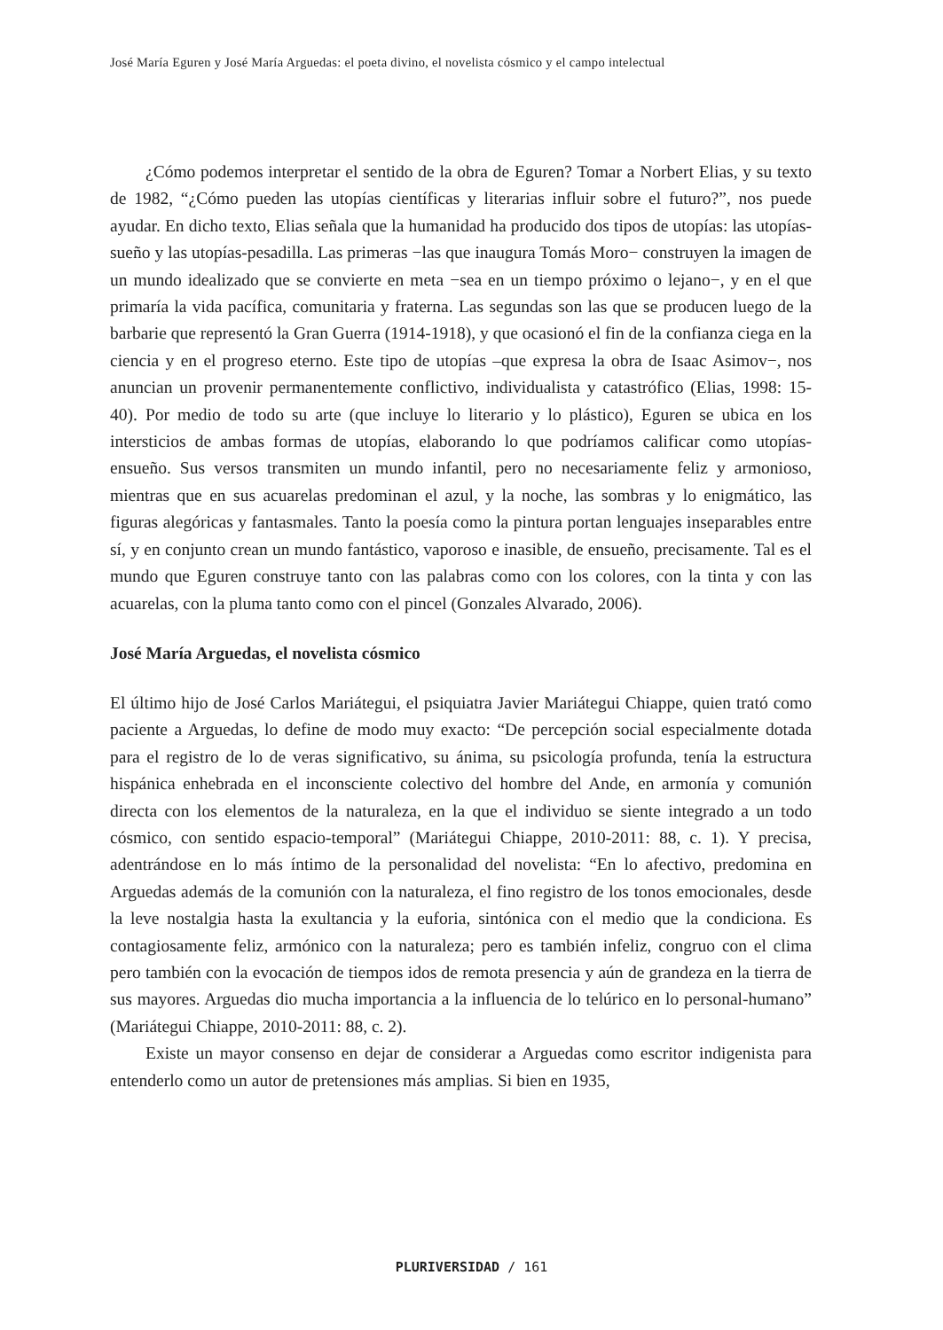José María Eguren y José María Arguedas: el poeta divino, el novelista cósmico y el campo intelectual
¿Cómo podemos interpretar el sentido de la obra de Eguren? Tomar a Norbert Elias, y su texto de 1982, “¿Cómo pueden las utopías científicas y literarias influir sobre el futuro?”, nos puede ayudar. En dicho texto, Elias señala que la humanidad ha producido dos tipos de utopías: las utopías-sueño y las utopías-pesadilla. Las primeras −las que inaugura Tomás Moro− construyen la imagen de un mundo idealizado que se convierte en meta −sea en un tiempo próximo o lejano−, y en el que primaría la vida pacífica, comunitaria y fraterna. Las segundas son las que se producen luego de la barbarie que representó la Gran Guerra (1914-1918), y que ocasionó el fin de la confianza ciega en la ciencia y en el progreso eterno. Este tipo de utopías –que expresa la obra de Isaac Asimov−, nos anuncian un provenir permanentemente conflictivo, individualista y catastrófico (Elias, 1998: 15-40). Por medio de todo su arte (que incluye lo literario y lo plástico), Eguren se ubica en los intersticios de ambas formas de utopías, elaborando lo que podríamos calificar como utopías-ensueño. Sus versos transmiten un mundo infantil, pero no necesariamente feliz y armonioso, mientras que en sus acuarelas predominan el azul, y la noche, las sombras y lo enigmático, las figuras alegóricas y fantasmales. Tanto la poesía como la pintura portan lenguajes inseparables entre sí, y en conjunto crean un mundo fantástico, vaporoso e inasible, de ensueño, precisamente. Tal es el mundo que Eguren construye tanto con las palabras como con los colores, con la tinta y con las acuarelas, con la pluma tanto como con el pincel (Gonzales Alvarado, 2006).
José María Arguedas, el novelista cósmico
El último hijo de José Carlos Mariátegui, el psiquiatra Javier Mariátegui Chiappe, quien trató como paciente a Arguedas, lo define de modo muy exacto: “De percepción social especialmente dotada para el registro de lo de veras significativo, su ánima, su psicología profunda, tenía la estructura hispánica enhebrada en el inconsciente colectivo del hombre del Ande, en armonía y comunión directa con los elementos de la naturaleza, en la que el individuo se siente integrado a un todo cósmico, con sentido espacio-temporal” (Mariátegui Chiappe, 2010-2011: 88, c. 1). Y precisa, adentrándose en lo más íntimo de la personalidad del novelista: “En lo afectivo, predomina en Arguedas además de la comunión con la naturaleza, el fino registro de los tonos emocionales, desde la leve nostalgia hasta la exultancia y la euforia, sintónica con el medio que la condiciona. Es contagiosamente feliz, armónico con la naturaleza; pero es también infeliz, congruo con el clima pero también con la evocación de tiempos idos de remota presencia y aún de grandeza en la tierra de sus mayores. Arguedas dio mucha importancia a la influencia de lo telúrico en lo personal-humano” (Mariátegui Chiappe, 2010-2011: 88, c. 2).
Existe un mayor consenso en dejar de considerar a Arguedas como escritor indigenista para entenderlo como un autor de pretensiones más amplias. Si bien en 1935,
PLURIVERSIDAD / 161